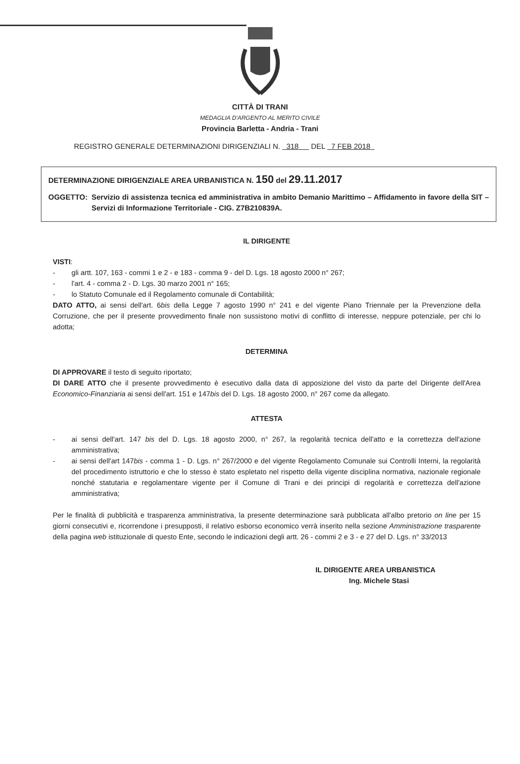CITTÀ DI TRANI
MEDAGLIA D'ARGENTO AL MERITO CIVILE
Provincia Barletta - Andria - Trani
REGISTRO GENERALE DETERMINAZIONI DIRIGENZIALI N. 318 DEL 7 FEB 2018
DETERMINAZIONE DIRIGENZIALE AREA URBANISTICA N. 150 del 29.11.2017
OGGETTO: Servizio di assistenza tecnica ed amministrativa in ambito Demanio Marittimo – Affidamento in favore della SIT – Servizi di Informazione Territoriale - CIG. Z7B210839A.
IL DIRIGENTE
VISTI:
- gli artt. 107, 163 - commi 1 e 2 - e 183 - comma 9 - del D. Lgs. 18 agosto 2000 n° 267;
- l'art. 4 - comma 2 - D. Lgs. 30 marzo 2001 n° 165;
- lo Statuto Comunale ed il Regolamento comunale di Contabilità;
DATO ATTO, ai sensi dell'art. 6bis della Legge 7 agosto 1990 n° 241 e del vigente Piano Triennale per la Prevenzione della Corruzione, che per il presente provvedimento finale non sussistono motivi di conflitto di interesse, neppure potenziale, per chi lo adotta;
DETERMINA
DI APPROVARE il testo di seguito riportato;
DI DARE ATTO che il presente provvedimento è esecutivo dalla data di apposizione del visto da parte del Dirigente dell'Area Economico-Finanziaria ai sensi dell'art. 151 e 147bis del D. Lgs. 18 agosto 2000, n° 267 come da allegato.
ATTESTA
- ai sensi dell'art. 147 bis del D. Lgs. 18 agosto 2000, n° 267, la regolarità tecnica dell'atto e la correttezza dell'azione amministrativa;
- ai sensi dell'art 147bis - comma 1 - D. Lgs. n° 267/2000 e del vigente Regolamento Comunale sui Controlli Interni, la regolarità del procedimento istruttorio e che lo stesso è stato espletato nel rispetto della vigente disciplina normativa, nazionale regionale nonché statutaria e regolamentare vigente per il Comune di Trani e dei principi di regolarità e correttezza dell'azione amministrativa;
Per le finalità di pubblicità e trasparenza amministrativa, la presente determinazione sarà pubblicata all'albo pretorio on line per 15 giorni consecutivi e, ricorrendone i presupposti, il relativo esborso economico verrà inserito nella sezione Amministrazione trasparente della pagina web istituzionale di questo Ente, secondo le indicazioni degli artt. 26 - commi 2 e 3 - e 27 del D. Lgs. n° 33/2013
IL DIRIGENTE AREA URBANISTICA
Ing. Michele Stasi